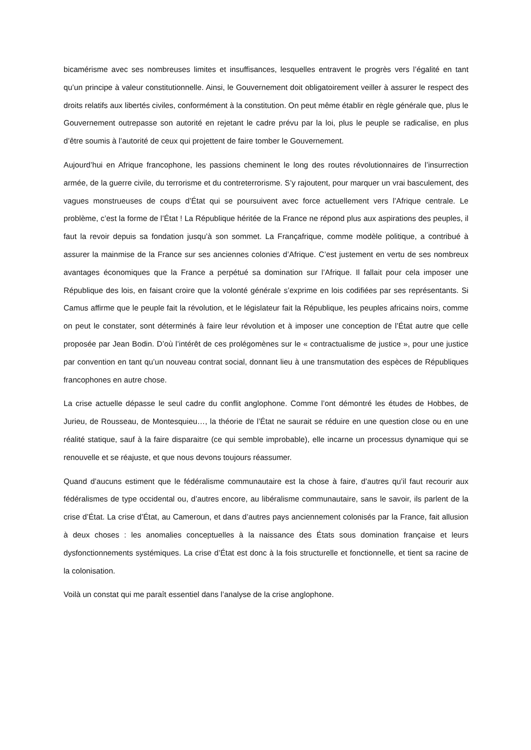bicamérisme avec ses nombreuses limites et insuffisances, lesquelles entravent le progrès vers l’égalité en tant qu’un principe à valeur constitutionnelle. Ainsi, le Gouvernement doit obligatoirement veiller à assurer le respect des droits relatifs aux libertés civiles, conformément à la constitution. On peut même établir en règle générale que, plus le Gouvernement outrepasse son autorité en rejetant le cadre prévu par la loi, plus le peuple se radicalise, en plus d’être soumis à l’autorité de ceux qui projettent de faire tomber le Gouvernement.
Aujourd’hui en Afrique francophone, les passions cheminent le long des routes révolutionnaires de l’insurrection armée, de la guerre civile, du terrorisme et du contreterrorisme. S’y rajoutent, pour marquer un vrai basculement, des vagues monstrueuses de coups d’État qui se poursuivent avec force actuellement vers l’Afrique centrale. Le problème, c’est la forme de l’État ! La République héritée de la France ne répond plus aux aspirations des peuples, il faut la revoir depuis sa fondation jusqu’à son sommet. La Françafrique, comme modèle politique, a contribué à assurer la mainmise de la France sur ses anciennes colonies d’Afrique. C’est justement en vertu de ses nombreux avantages économiques que la France a perpétué sa domination sur l’Afrique. Il fallait pour cela imposer une République des lois, en faisant croire que la volonté générale s’exprime en lois codifiées par ses représentants. Si Camus affirme que le peuple fait la révolution, et le législateur fait la République, les peuples africains noirs, comme on peut le constater, sont déterminés à faire leur révolution et à imposer une conception de l’État autre que celle proposée par Jean Bodin. D’où l’intérêt de ces prolégomènes sur le « contractualisme de justice », pour une justice par convention en tant qu’un nouveau contrat social, donnant lieu à une transmutation des espèces de Républiques francophones en autre chose.
La crise actuelle dépasse le seul cadre du conflit anglophone. Comme l’ont démontré les études de Hobbes, de Jurieu, de Rousseau, de Montesquieu…, la théorie de l’État ne saurait se réduire en une question close ou en une réalité statique, sauf à la faire disparaitre (ce qui semble improbable), elle incarne un processus dynamique qui se renouvelle et se réajuste, et que nous devons toujours réassumer.
Quand d’aucuns estiment que le fédéralisme communautaire est la chose à faire, d’autres qu’il faut recourir aux fédéralismes de type occidental ou, d’autres encore, au libéralisme communautaire, sans le savoir, ils parlent de la crise d’État. La crise d’État, au Cameroun, et dans d’autres pays anciennement colonisés par la France, fait allusion à deux choses : les anomalies conceptuelles à la naissance des États sous domination française et leurs dysfonctionnements systémiques. La crise d’État est donc à la fois structurelle et fonctionnelle, et tient sa racine de la colonisation.
Voilà un constat qui me paraît essentiel dans l’analyse de la crise anglophone.